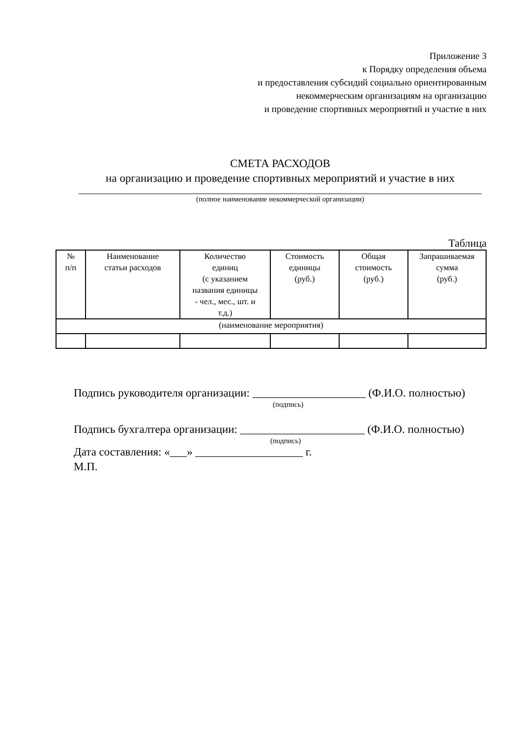Приложение 3
к Порядку определения объема
и предоставления субсидий социально ориентированным
некоммерческим организациям на организацию
и проведение спортивных мероприятий и участие в них
СМЕТА РАСХОДОВ
на организацию и проведение спортивных мероприятий и участие в них
(полное наименование некоммерческой организации)
Таблица
| № п/п | Наименование статьи расходов | Количество единиц (с указанием названия единицы - чел., мес., шт. и т.д.) | Стоимость единицы (руб.) | Общая стоимость (руб.) | Запрашиваемая сумма (руб.) |
| --- | --- | --- | --- | --- | --- |
| (наименование мероприятия) | | | | | |
Подпись руководителя организации: ____________________ (Ф.И.О. полностью)
(подпись)
Подпись бухгалтера организации: ______________________ (Ф.И.О. полностью)
(подпись)
Дата составления: «___» ___________________ г.
М.П.